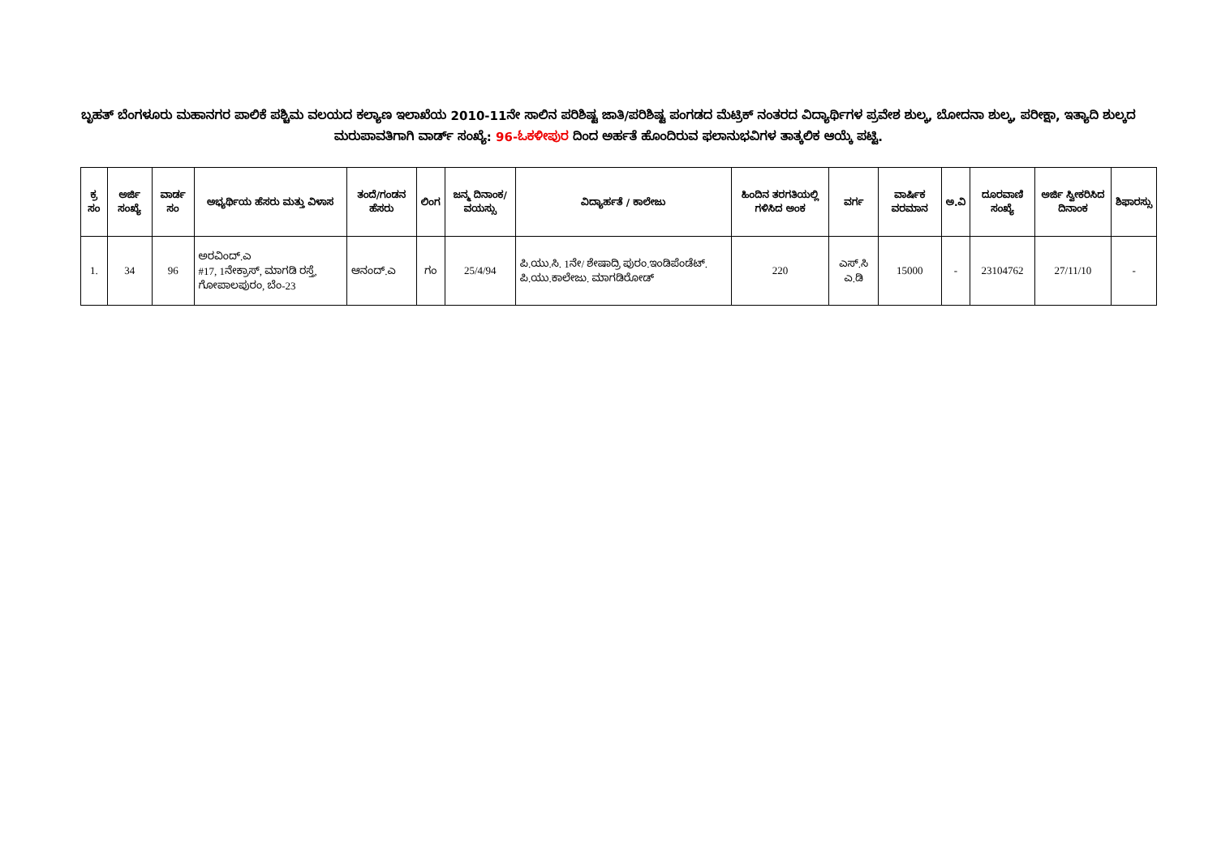ಬೃಹತ್ ಬೆಂಗಳೂರು ಮಹಾನಗರ ಪಾಲಿಕೆ ಪಶ್ಚಿಮ ವಲಯದ ಕಲ್ಯಾಣ ಇಲಾಖೆಯ 2010-11ನೇ ಸಾಲಿನ ಪರಿಶಿಷ್ಟ ಜಾತಿ/ಪರಿಶಿಷ್ಟ ಪಂಗಡದ ಮೆಟ್ರಿಕ್ ನಂತರದ ವಿದ್ಯಾರ್ಥಿಗಳ ಪ್ರವೇಶ ಶುಲ್ಕ, ಬೋದನಾ ಶುಲ್ಕ, ಪರೀಕ್ಷಾ, ಇತ್ಯಾದಿ ಶುಲ್ಕದ ಮರುಪಾವತಿಗಾಗಿ ವಾರ್ಡ್ ಸಂಖ್ಯೆ: 96-ಓಕಳೀಪುರ ದಿಂದ ಅರ್ಹತೆ ಹೊಂದಿರುವ ಫಲಾನುಭವಿಗಳ ತಾತ್ಕಲಿಕ ಆಯ್ಕೆ ಪಟ್ಟಿ.
| ಕ್ರ ಸಂ | ಅರ್ಜಿ ಸಂಖ್ಯೆ | ವಾರ್ಡ ಸಂ | ಅಭ್ಯರ್ಥಿಯ ಹೆಸರು ಮತ್ತು ವಿಳಾಸ | ತಂದೆ/ಗಂಡನ ಹೆಸರು | ಲಿಂಗ | ಜನ್ಮ ದಿನಾಂಕ/ ವಯಸ್ಸು | ವಿದ್ಯಾರ್ಹತೆ / ಕಾಲೇಜು | ಹಿಂದಿನ ತರಗತಿಯಲ್ಲಿ ಗಳಿಸಿದ ಅಂಕ | ವರ್ಗ | ವಾರ್ಷಿಕ ವರಮಾನ | ಅ.ವಿ | ದೂರವಾಣಿ ಸಂಖ್ಯೆ | ಅರ್ಜಿ ಸ್ವೀಕರಿಸಿದ ದಿನಾಂಕ | ಶಿಫಾರಸ್ಸು |
| --- | --- | --- | --- | --- | --- | --- | --- | --- | --- | --- | --- | --- | --- | --- |
| 1. | 34 | 96 | ಅರವಿಂದ್.ಎ #17, 1ನೇಕ್ರಾಸ್, ಮಾಗಡಿ ರಸ್ತೆ, ಗೋಪಾಲಪುರಂ, ಬೆಂ-23 | ಆನಂದ್.ಎ | ಗಂ | 25/4/94 | ಪಿ.ಯು.ಸಿ. 1ನೇ/ ಶೇಷಾದ್ರಿ ಪುರಂ.ಇಂಡಿಪೆಂಡೆಟ್. ಪಿ.ಯು.ಕಾಲೇಜು. ಮಾಗಡಿರೋಡ್ | 220 | ಎಸ್.ಸಿ ಎ.ಡಿ | 15000 | - | 23104762 | 27/11/10 | - |